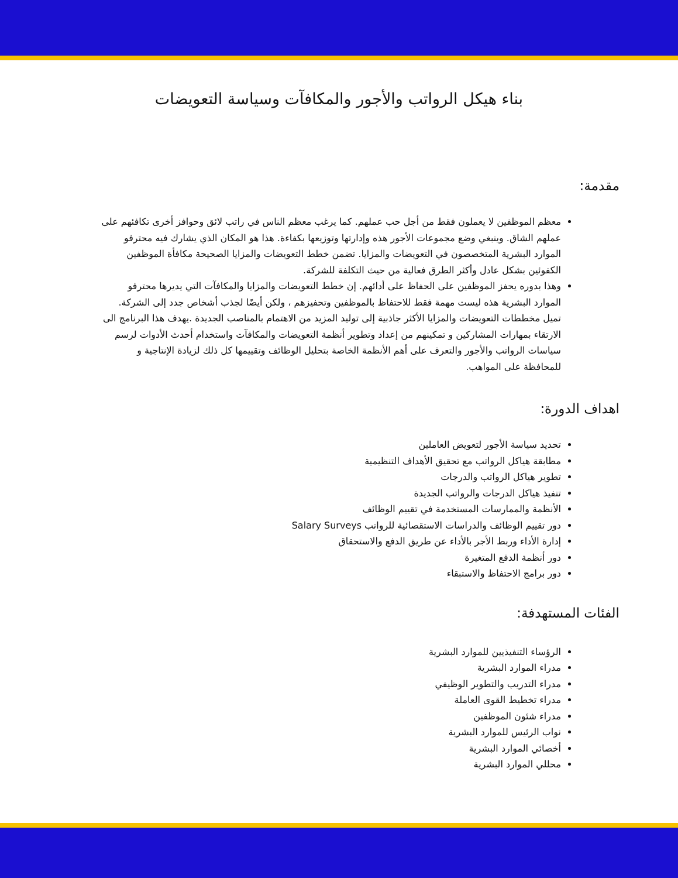بناء هيكل الرواتب والأجور والمكافآت وسياسة التعويضات
مقدمة:
معظم الموظفين لا يعملون فقط من أجل حب عملهم. كما يرغب معظم الناس في راتب لائق وحوافز أخرى تكافئهم على عملهم الشاق. وينبغي وضع مجموعات الأجور هذه وإدارتها وتوزيعها بكفاءة. هذا هو المكان الذي يشارك فيه محترفو الموارد البشرية المتخصصون في التعويضات والمزايا. تضمن خطط التعويضات والمزايا الصحيحة مكافأة الموظفين الكفوئين بشكل عادل وأكثر الطرق فعالية من حيث التكلفة للشركة.
وهذا بدوره يحفز الموظفين على الحفاظ على أدائهم. إن خطط التعويضات والمزايا والمكافآت التي يديرها محترفو الموارد البشرية هذه ليست مهمة فقط للاحتفاظ بالموظفين وتحفيزهم ، ولكن أيضًا لجذب أشخاص جدد إلى الشركة. تميل مخططات التعويضات والمزايا الأكثر جاذبية إلى توليد المزيد من الاهتمام بالمناصب الجديدة .يهدف هذا البرنامج الى الارتقاء بمهارات المشاركين و تمكينهم من إعداد وتطوير أنظمة التعويضات والمكافآت واستخدام أحدث الأدوات لرسم سياسات الرواتب والأجور والتعرف على أهم الأنظمة الخاصة بتحليل الوظائف وتقييمها كل ذلك لزيادة الإنتاجية و للمحافظة على المواهب.
اهداف الدورة:
تحديد سياسة الأجور لتعويض العاملين
مطابقة هياكل الرواتب مع تحقيق الأهداف التنظيمية
تطوير هياكل الرواتب والدرجات
تنفيذ هياكل الدرجات والرواتب الجديدة
الأنظمة والممارسات المستخدمة في تقييم الوظائف
دور تقييم الوظائف والدراسات الاستقصائية للرواتب Salary Surveys
إدارة الأداء وربط الأجر بالأداء عن طريق الدفع والاستحقاق
دور أنظمة الدفع المتغيرة
دور برامج الاحتفاظ والاستبقاء
الفئات المستهدفة:
الرؤساء التنفيذيين للموارد البشرية
مدراء الموارد البشرية
مدراء التدريب والتطوير الوظيفي
مدراء تخطيط القوى العاملة
مدراء شئون الموظفين
نواب الرئيس للموارد البشرية
أخصائي الموارد البشرية
محللي الموارد البشرية